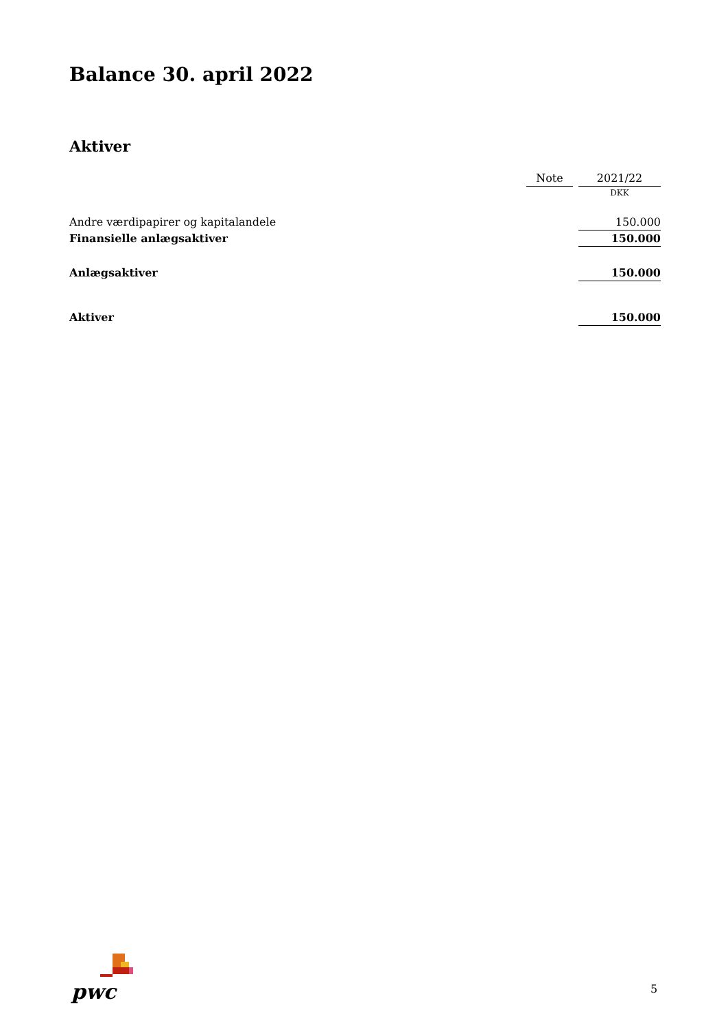Balance 30. april 2022
Aktiver
| | Note | | 2021/22 |
| --- | --- | --- | --- |
| | | | DKK |
| Andre værdipapirer og kapitalandele | | | 150.000 |
| Finansielle anlægsaktiver | | | 150.000 |
| Anlægsaktiver | | | 150.000 |
| Aktiver | | | 150.000 |
pwc
5